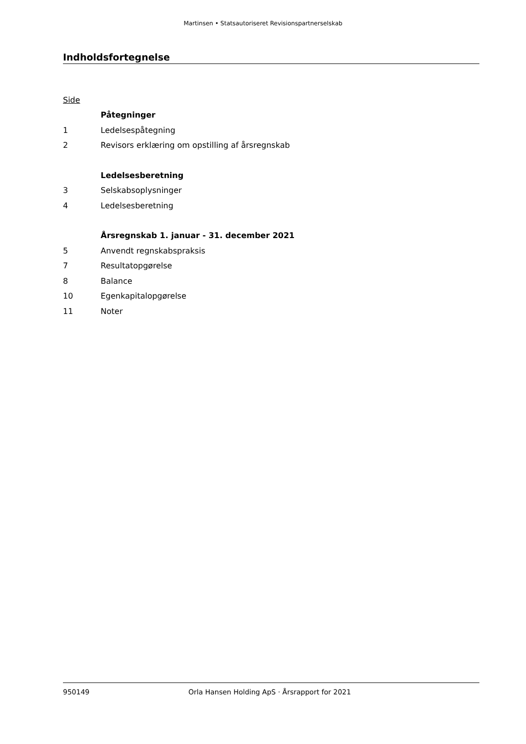Martinsen • Statsautoriseret Revisionspartnerselskab
Indholdsfortegnelse
Side
Påtegninger
1 Ledelsespåtegning
2 Revisors erklæring om opstilling af årsregnskab
Ledelsesberetning
3 Selskabsoplysninger
4 Ledelsesberetning
Årsregnskab 1. januar - 31. december 2021
5 Anvendt regnskabspraksis
7 Resultatopgørelse
8 Balance
10 Egenkapitalopgørelse
11 Noter
950149 Orla Hansen Holding ApS · Årsrapport for 2021